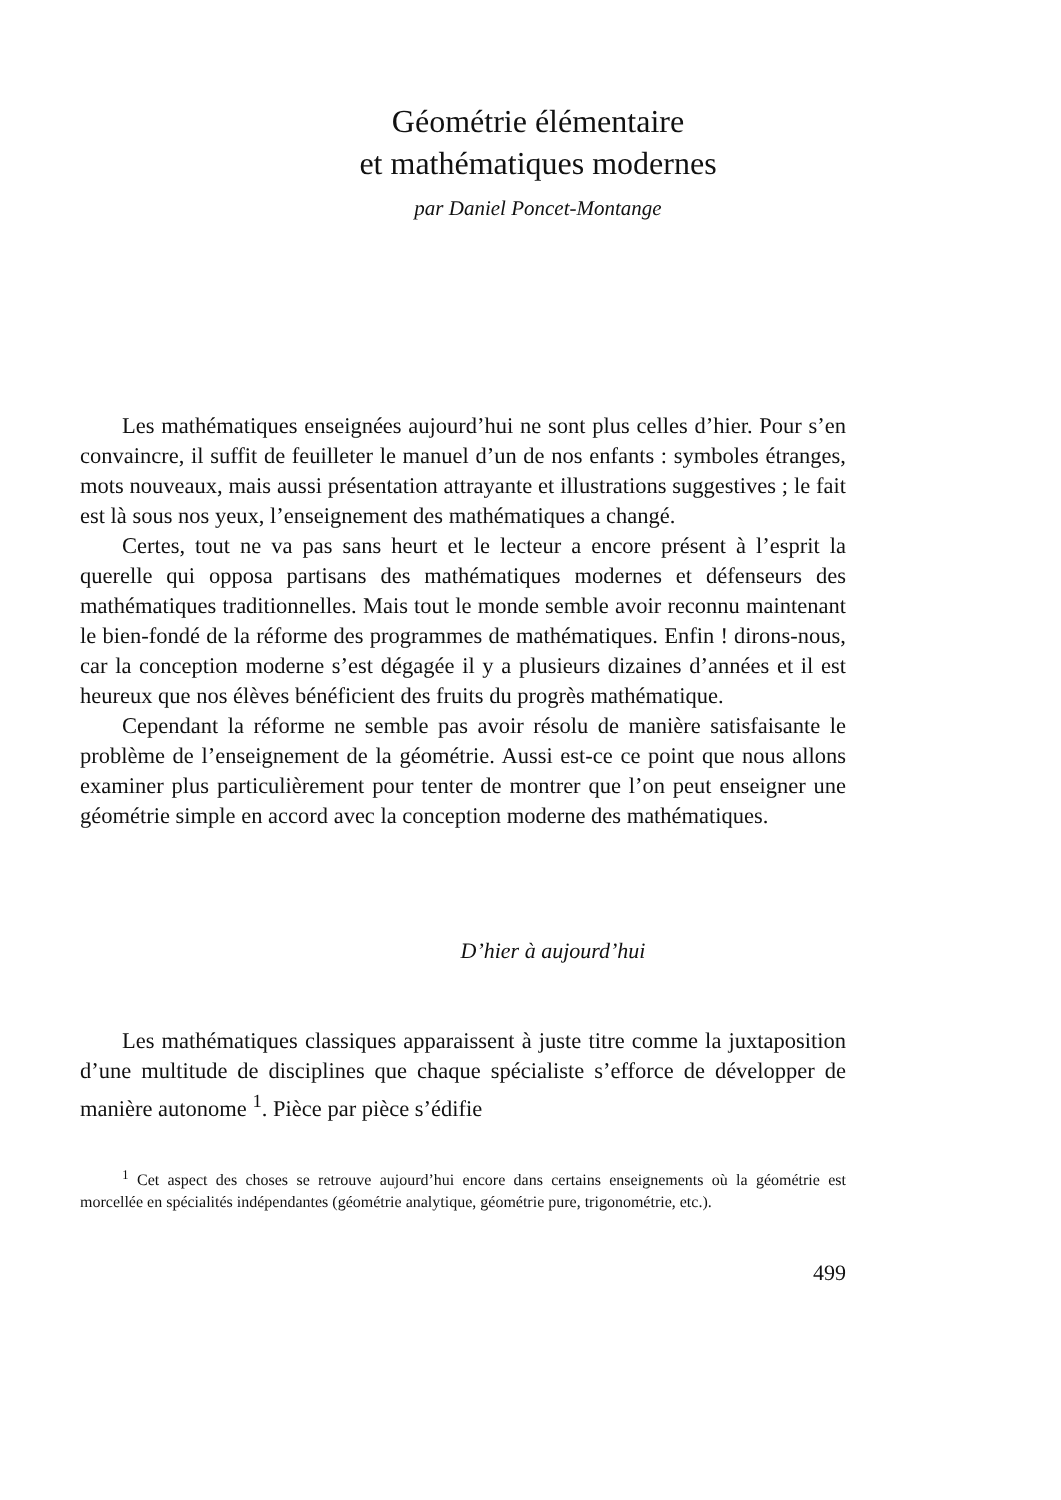Géométrie élémentaire
et mathématiques modernes
par Daniel Poncet-Montange
Les mathématiques enseignées aujourd’hui ne sont plus celles d’hier. Pour s’en convaincre, il suffit de feuilleter le manuel d’un de nos enfants : symboles étranges, mots nouveaux, mais aussi présentation attrayante et illustrations suggestives ; le fait est là sous nos yeux, l’enseignement des mathématiques a changé.
Certes, tout ne va pas sans heurt et le lecteur a encore présent à l’esprit la querelle qui opposa partisans des mathématiques modernes et défenseurs des mathématiques traditionnelles. Mais tout le monde semble avoir reconnu maintenant le bien-fondé de la réforme des programmes de mathématiques. Enfin ! dirons-nous, car la conception moderne s’est dégagée il y a plusieurs dizaines d’années et il est heureux que nos élèves bénéficient des fruits du progrès mathématique.
Cependant la réforme ne semble pas avoir résolu de manière satisfaisante le problème de l’enseignement de la géométrie. Aussi est-ce ce point que nous allons examiner plus particulièrement pour tenter de montrer que l’on peut enseigner une géométrie simple en accord avec la conception moderne des mathématiques.
D’hier à aujourd’hui
Les mathématiques classiques apparaissent à juste titre comme la juxtaposition d’une multitude de disciplines que chaque spécialiste s’efforce de développer de manière autonome <sup>1</sup>. Pièce par pièce s’édifie
<sup>1</sup> Cet aspect des choses se retrouve aujourd’hui encore dans certains enseignements où la géométrie est morcellée en spécialités indépendantes (géométrie analytique, géométrie pure, trigonométrie, etc.).
499